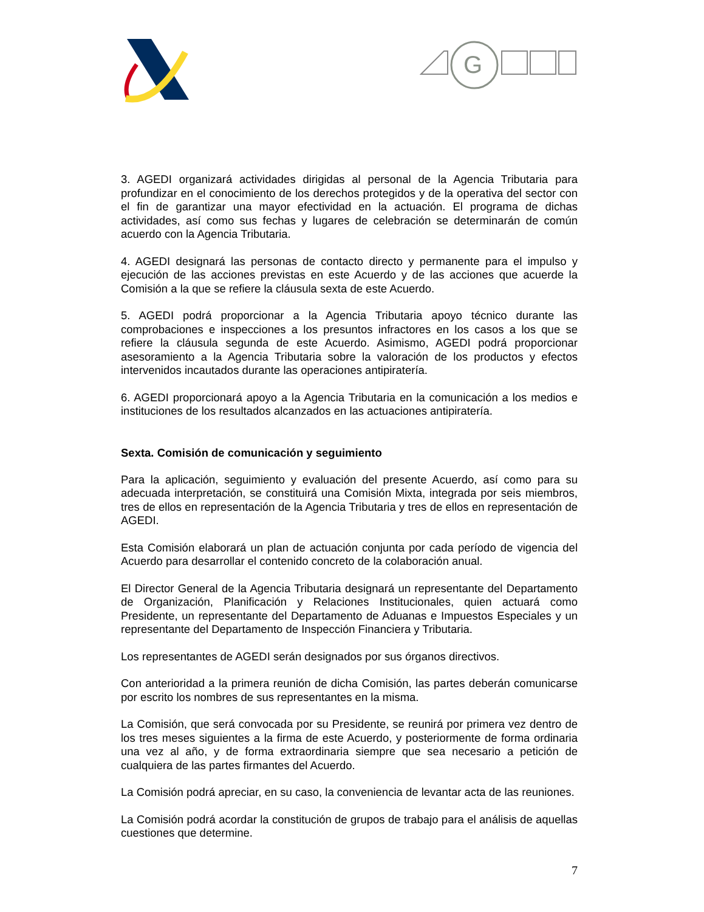G
3. AGEDI organizará actividades dirigidas al personal de la Agencia Tributaria para profundizar en el conocimiento de los derechos protegidos y de la operativa del sector con el fin de garantizar una mayor efectividad en la actuación. El programa de dichas actividades, así como sus fechas y lugares de celebración se determinarán de común acuerdo con la Agencia Tributaria.
4. AGEDI designará las personas de contacto directo y permanente para el impulso y ejecución de las acciones previstas en este Acuerdo y de las acciones que acuerde la Comisión a la que se refiere la cláusula sexta de este Acuerdo.
5. AGEDI podrá proporcionar a la Agencia Tributaria apoyo técnico durante las comprobaciones e inspecciones a los presuntos infractores en los casos a los que se refiere la cláusula segunda de este Acuerdo. Asimismo, AGEDI podrá proporcionar asesoramiento a la Agencia Tributaria sobre la valoración de los productos y efectos intervenidos incautados durante las operaciones antipiratería.
6. AGEDI proporcionará apoyo a la Agencia Tributaria en la comunicación a los medios e instituciones de los resultados alcanzados en las actuaciones antipiratería.
Sexta. Comisión de comunicación y seguimiento
Para la aplicación, seguimiento y evaluación del presente Acuerdo, así como para su adecuada interpretación, se constituirá una Comisión Mixta, integrada por seis miembros, tres de ellos en representación de la Agencia Tributaria y tres de ellos en representación de AGEDI.
Esta Comisión elaborará un plan de actuación conjunta por cada período de vigencia del Acuerdo para desarrollar el contenido concreto de la colaboración anual.
El Director General de la Agencia Tributaria designará un representante del Departamento de Organización, Planificación y Relaciones Institucionales, quien actuará como Presidente, un representante del Departamento de Aduanas e Impuestos Especiales y un representante del Departamento de Inspección Financiera y Tributaria.
Los representantes de AGEDI serán designados por sus órganos directivos.
Con anterioridad a la primera reunión de dicha Comisión, las partes deberán comunicarse por escrito los nombres de sus representantes en la misma.
La Comisión, que será convocada por su Presidente, se reunirá por primera vez dentro de los tres meses siguientes a la firma de este Acuerdo, y posteriormente de forma ordinaria una vez al año, y de forma extraordinaria siempre que sea necesario a petición de cualquiera de las partes firmantes del Acuerdo.
La Comisión podrá apreciar, en su caso, la conveniencia de levantar acta de las reuniones.
La Comisión podrá acordar la constitución de grupos de trabajo para el análisis de aquellas cuestiones que determine.
7